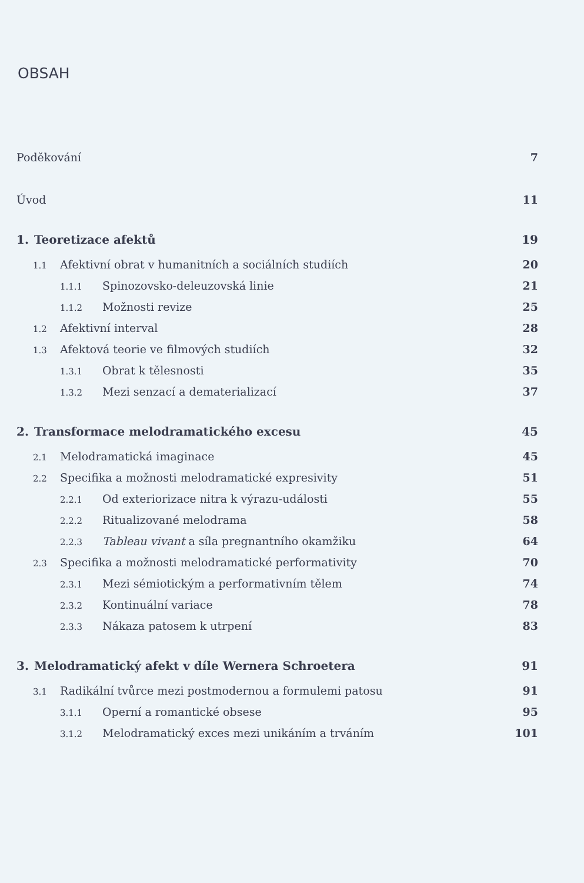OBSAH
Poděkování 7
Úvod 11
1. Teoretizace afektů 19
1.1 Afektivní obrat v humanitních a sociálních studiích 20
1.1.1 Spinozovsko-deleuzovská linie 21
1.1.2 Možnosti revize 25
1.2 Afektivní interval 28
1.3 Afektová teorie ve filmových studiích 32
1.3.1 Obrat k tělesnosti 35
1.3.2 Mezi senzací a dematerializací 37
2. Transformace melodramatického excesu 45
2.1 Melodramatická imaginace 45
2.2 Specifika a možnosti melodramatické expresivity 51
2.2.1 Od exteriorizace nitra k výrazu-události 55
2.2.2 Ritualizované melodrama 58
2.2.3 Tableau vivant a síla pregnantního okamžiku 64
2.3 Specifika a možnosti melodramatické performativity 70
2.3.1 Mezi sémiotickým a performativním tělem 74
2.3.2 Kontinuální variace 78
2.3.3 Nákaza patosem k utrpení 83
3. Melodramatický afekt v díle Wernera Schroetera 91
3.1 Radikální tvůrce mezi postmodernou a formulemi patosu 91
3.1.1 Operní a romantické obsese 95
3.1.2 Melodramatický exces mezi unikáním a trváním 101